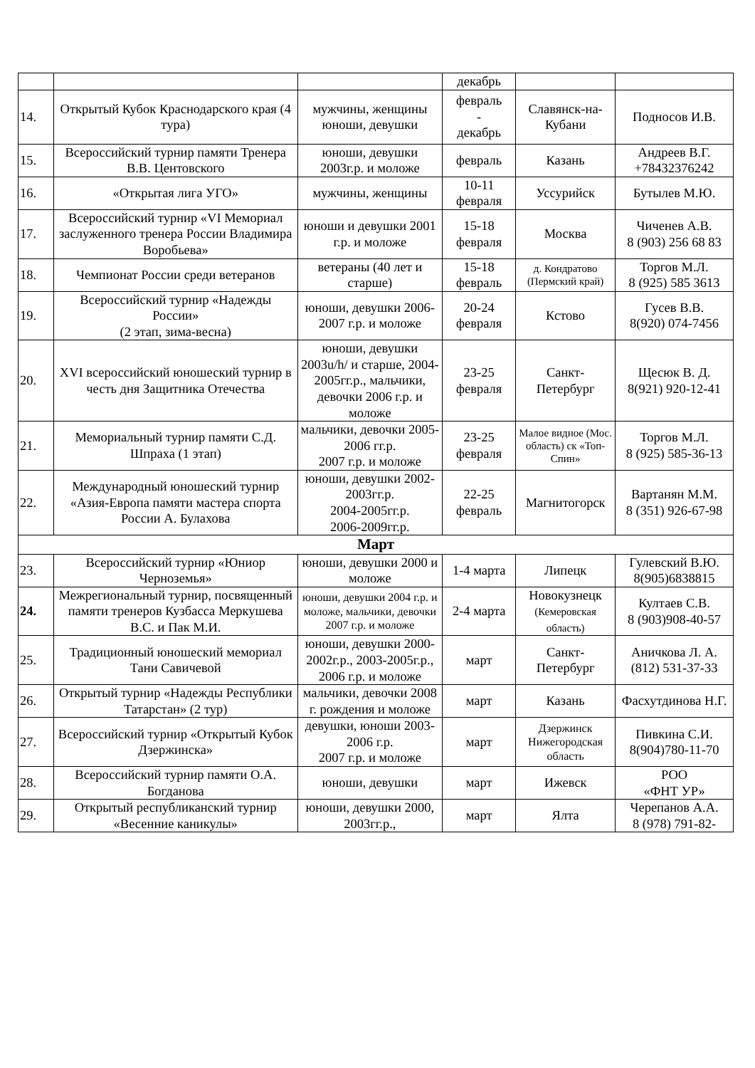| | | | декабрь | | |
| 14. | Открытый Кубок Краснодарского края (4 тура) | мужчины, женщины юноши, девушки | февраль - декабрь | Славянск-на-Кубани | Подносов И.В. |
| 15. | Всероссийский турнир памяти Тренера В.В. Центовского | юноши, девушки 2003г.р. и моложе | февраль | Казань | Андреев В.Г. +78432376242 |
| 16. | «Открытая лига УГО» | мужчины, женщины | 10-11 февраля | Уссурийск | Бутылев М.Ю. |
| 17. | Всероссийский турнир «VI Мемориал заслуженного тренера России Владимира Воробьева» | юноши и девушки 2001 г.р. и моложе | 15-18 февраля | Москва | Чиченев А.В. 8 (903) 256 68 83 |
| 18. | Чемпионат России среди ветеранов | ветераны (40 лет и старше) | 15-18 февраль | д. Кондратово (Пермский край) | Торгов М.Л. 8 (925) 585 3613 |
| 19. | Всероссийский турнир «Надежды России» (2 этап, зима-весна) | юноши, девушки 2006-2007 г.р. и моложе | 20-24 февраля | Кстово | Гусев В.В. 8(920) 074-7456 |
| 20. | XVI всероссийский юношеский турнир в честь дня Защитника Отечества | юноши, девушки 2003u/h/ и старше, 2004-2005гг.р., мальчики, девочки 2006 г.р. и моложе | 23-25 февраля | Санкт-Петербург | Щесюк В. Д. 8(921) 920-12-41 |
| 21. | Мемориальный турнир памяти С.Д. Шпраха (1 этап) | мальчики, девочки 2005-2006 гг.р. 2007 г.р. и моложе | 23-25 февраля | Малое видное (Мос. область) ск «Топ-Спин» | Торгов М.Л. 8 (925) 585-36-13 |
| 22. | Международный юношеский турнир «Азия-Европа памяти мастера спорта России А. Булахова | юноши, девушки 2002-2003гг.р. 2004-2005гг.р. 2006-2009гг.р. | 22-25 февраль | Магнитогорск | Вартанян М.М. 8 (351) 926-67-98 |
| Март | | | | | |
| 23. | Всероссийский турнир «Юниор Черноземья» | юноши, девушки 2000 и моложе | 1-4 марта | Липецк | Гулевский В.Ю. 8(905)6838815 |
| 24. | Межрегиональный турнир, посвященный памяти тренеров Кузбасса Меркушева В.С. и Пак М.И. | юноши, девушки 2004 г.р. и моложе, мальчики, девочки 2007 г.р. и моложе | 2-4 марта | Новокузнецк (Кемеровская область) | Култаев С.В. 8 (903)908-40-57 |
| 25. | Традиционный юношеский мемориал Тани Савичевой | юноши, девушки 2000-2002г.р., 2003-2005г.р., 2006 г.р. и моложе | март | Санкт-Петербург | Аничкова Л. А. (812) 531-37-33 |
| 26. | Открытый турнир «Надежды Республики Татарстан» (2 тур) | мальчики, девочки 2008 г. рождения и моложе | март | Казань | Фасхутдинова Н.Г. |
| 27. | Всероссийский турнир «Открытый Кубок Дзержинска» | девушки, юноши 2003-2006 г.р. 2007 г.р. и моложе | март | Дзержинск Нижегородская область | Пивкина С.И. 8(904)780-11-70 |
| 28. | Всероссийский турнир памяти О.А. Богданова | юноши, девушки | март | Ижевск | РОО «ФНТ УР» |
| 29. | Открытый республиканский турнир «Весенние каникулы» | юноши, девушки 2000, 2003гг.р., | март | Ялта | Черепанов А.А. 8 (978) 791-82- |